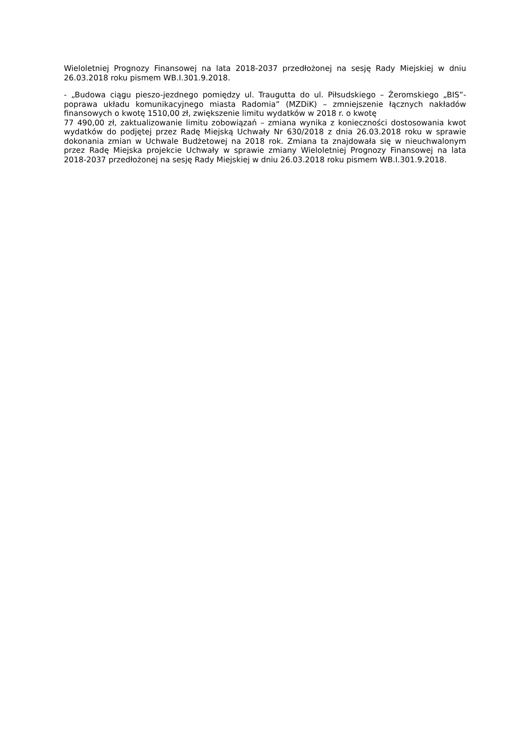Wieloletniej Prognozy Finansowej na lata 2018-2037 przedłożonej na sesję Rady Miejskiej w dniu 26.03.2018 roku pismem WB.I.301.9.2018.
- „Budowa ciągu pieszo-jezdnego pomiędzy ul. Traugutta do ul. Piłsudskiego – Żeromskiego „BIS”- poprawa układu komunikacyjnego miasta Radomia” (MZDiK) – zmniejszenie łącznych nakładów finansowych o kwotę 1510,00 zł, zwiększenie limitu wydatków w 2018 r. o kwotę
77 490,00 zł, zaktualizowanie limitu zobowiązań – zmiana wynika z konieczności dostosowania kwot wydatków do podjętej przez Radę Miejską Uchwały Nr 630/2018 z dnia 26.03.2018 roku w sprawie dokonania zmian w Uchwale Budżetowej na 2018 rok. Zmiana ta znajdowała się w nieuchwalonym przez Radę Miejska projekcie Uchwały w sprawie zmiany Wieloletniej Prognozy Finansowej na lata 2018-2037 przedłożonej na sesję Rady Miejskiej w dniu 26.03.2018 roku pismem WB.I.301.9.2018.